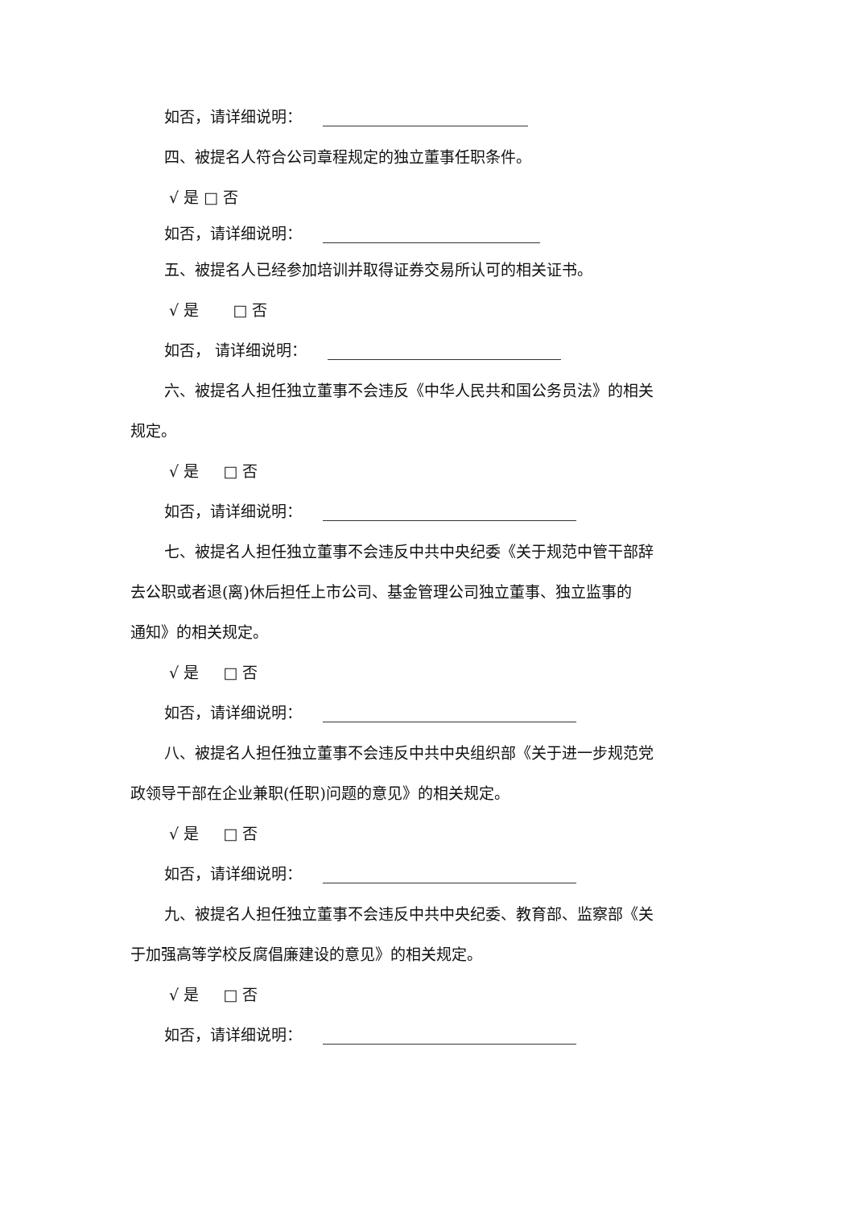如否，请详细说明：
四、被提名人符合公司章程规定的独立董事任职条件。
√ 是 □ 否
如否，请详细说明：
五、被提名人已经参加培训并取得证券交易所认可的相关证书。
√ 是 □ 否
如否， 请详细说明：
六、被提名人担任独立董事不会违反《中华人民共和国公务员法》的相关
规定。
√ 是 □ 否
如否，请详细说明：
七、被提名人担任独立董事不会违反中共中央纪委《关于规范中管干部辞
去公职或者退(离)休后担任上市公司、基金管理公司独立董事、独立监事的
通知》的相关规定。
√ 是 □ 否
如否，请详细说明：
八、被提名人担任独立董事不会违反中共中央组织部《关于进一步规范党
政领导干部在企业兼职(任职)问题的意见》的相关规定。
√ 是 □ 否
如否，请详细说明：
九、被提名人担任独立董事不会违反中共中央纪委、教育部、监察部《关
于加强高等学校反腐倡廉建设的意见》的相关规定。
√ 是 □ 否
如否，请详细说明：